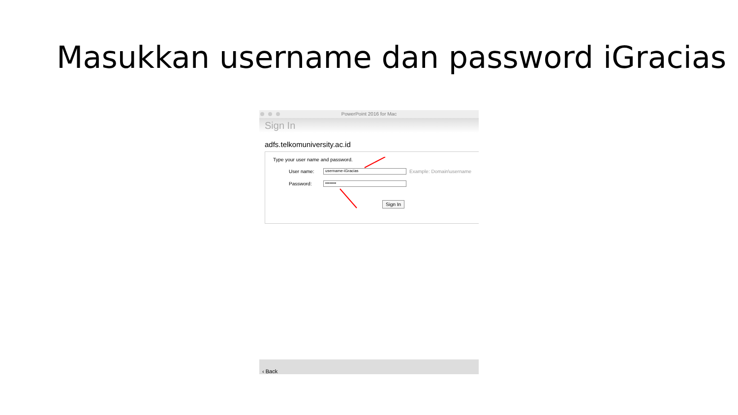Masukkan username dan password iGracias
PowerPoint 2016 for Mac
Sign In
adfs.telkomuniversity.ac.id
Type your user name and password.
User name: username-iGracias Example: Domain\username
Password: ••••••••
Sign In
‹ Back